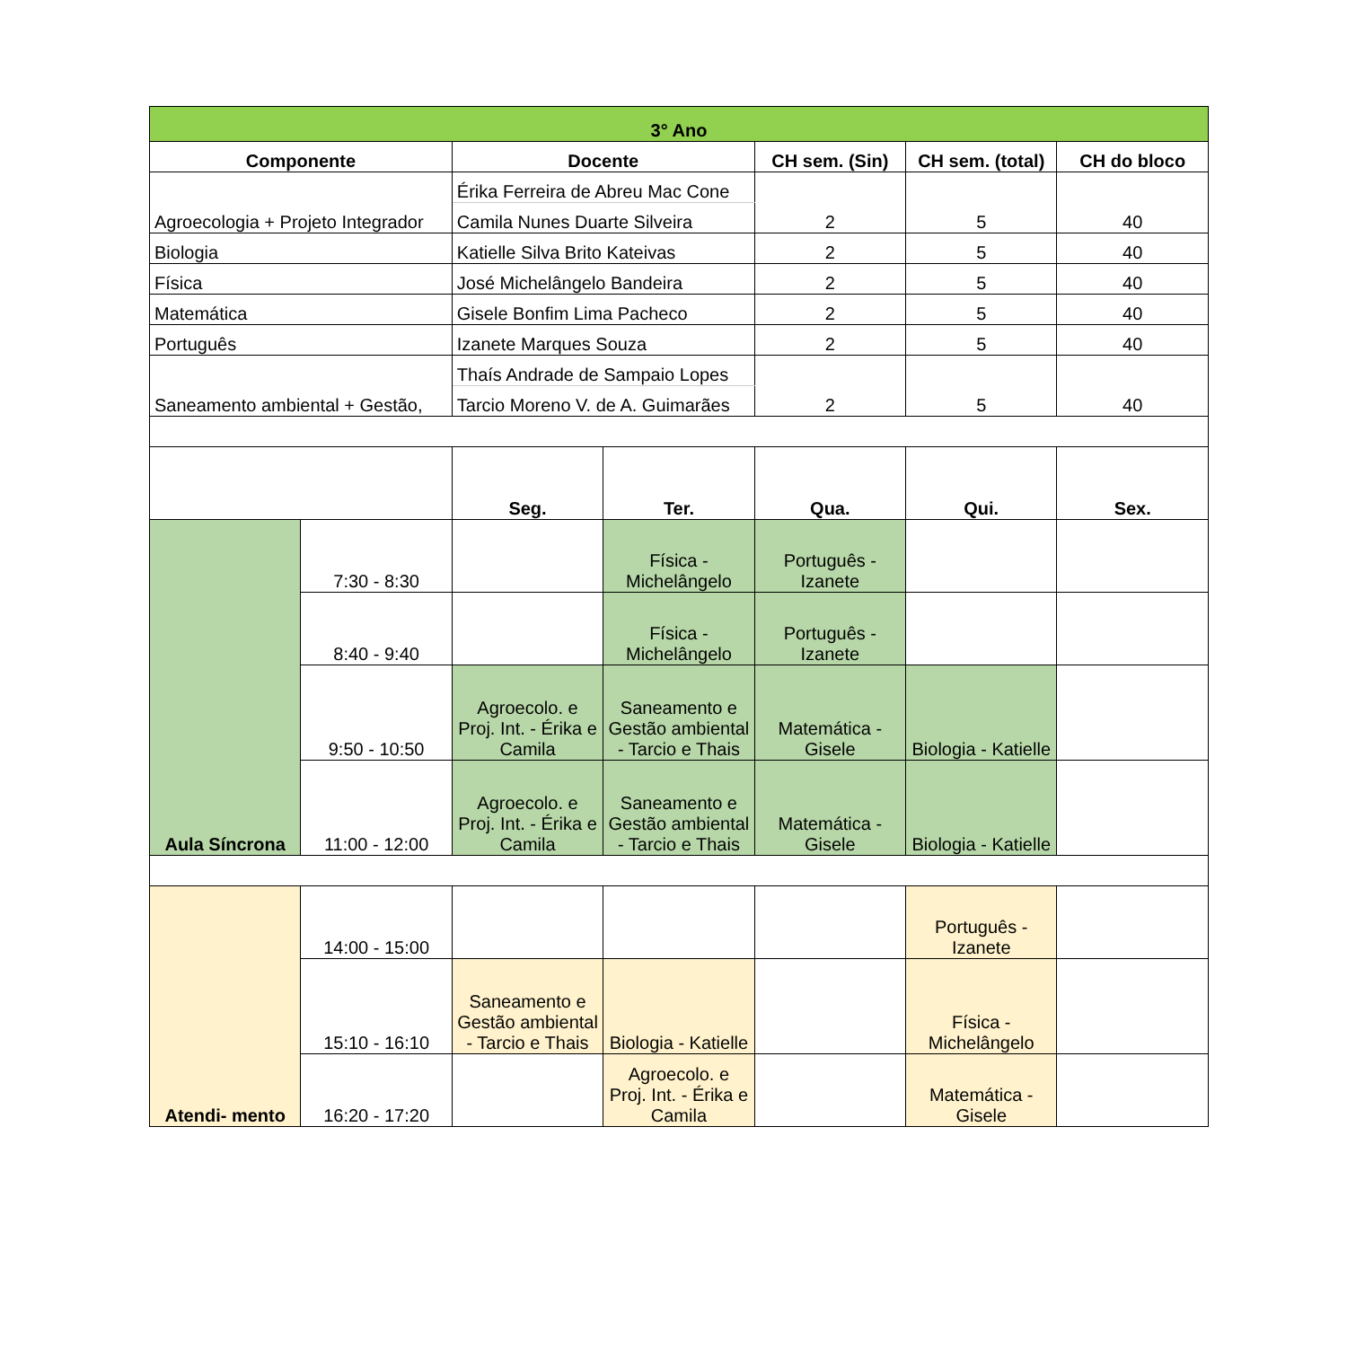| 3° Ano | | | | | | |
| Componente | | Docente | | CH sem. (Sin) | CH sem. (total) | CH do bloco |
| Agroecologia + Projeto Integrador | | Érika Ferreira de Abreu Mac Cone | | 2 | 5 | 40 |
| | | Camila Nunes Duarte Silveira | | | | |
| Biologia | | Katielle Silva Brito Kateivas | | 2 | 5 | 40 |
| Física | | José Michelângelo Bandeira | | 2 | 5 | 40 |
| Matemática | | Gisele Bonfim Lima Pacheco | | 2 | 5 | 40 |
| Português | | Izanete Marques Souza | | 2 | 5 | 40 |
| Saneamento ambiental + Gestão, | | Thaís Andrade de Sampaio Lopes | | 2 | 5 | 40 |
| | | Tarcio Moreno V. de A. Guimarães | | | | |
| | | Seg. | Ter. | Qua. | Qui. | Sex. |
| Aula Síncrona | 7:30 - 8:30 | | Física - Michelângelo | Português - Izanete | | |
| | 8:40 - 9:40 | | Física - Michelângelo | Português - Izanete | | |
| | 9:50 - 10:50 | Agroecolo. e Proj. Int. - Érika e Camila | Saneamento e Gestão ambiental - Tarcio e Thais | Matemática - Gisele | Biologia - Katielle | |
| | 11:00 - 12:00 | Agroecolo. e Proj. Int. - Érika e Camila | Saneamento e Gestão ambiental - Tarcio e Thais | Matemática - Gisele | Biologia - Katielle | |
| Atendi- mento | 14:00 - 15:00 | | | | Português - Izanete | |
| | 15:10 - 16:10 | Saneamento e Gestão ambiental - Tarcio e Thais | Biologia - Katielle | | Física - Michelângelo | |
| | 16:20 - 17:20 | | Agroecolo. e Proj. Int. - Érika e Camila | | Matemática - Gisele | |